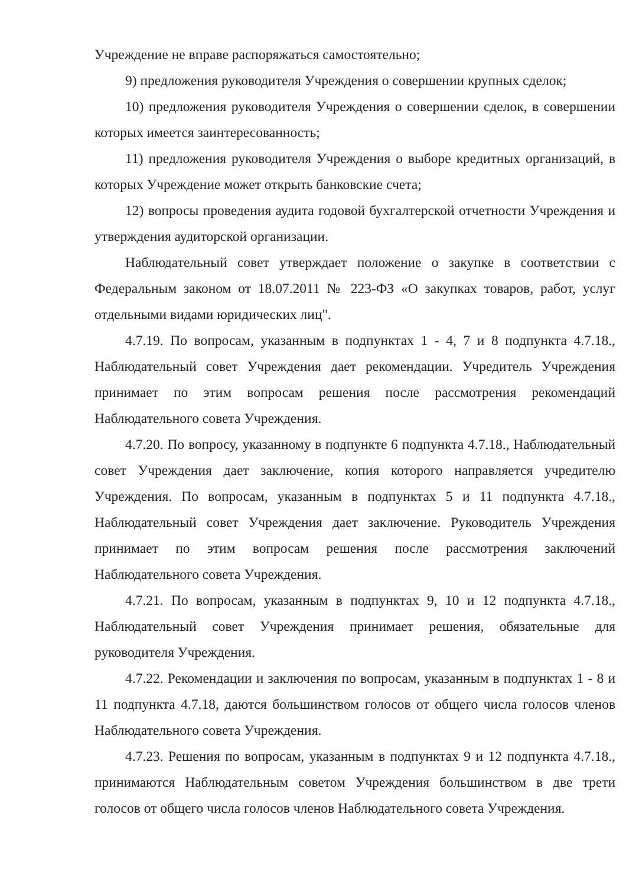Учреждение не вправе распоряжаться самостоятельно;
9) предложения руководителя Учреждения о совершении крупных сделок;
10) предложения руководителя Учреждения о совершении сделок, в совершении которых имеется заинтересованность;
11) предложения руководителя Учреждения о выборе кредитных организаций, в которых Учреждение может открыть банковские счета;
12) вопросы проведения аудита годовой бухгалтерской отчетности Учреждения и утверждения аудиторской организации.
Наблюдательный совет утверждает положение о закупке в соответствии с Федеральным законом от 18.07.2011 № 223-ФЗ «О закупках товаров, работ, услуг отдельными видами юридических лиц".
4.7.19. По вопросам, указанным в подпунктах 1 - 4, 7 и 8 подпункта 4.7.18., Наблюдательный совет Учреждения дает рекомендации. Учредитель Учреждения принимает по этим вопросам решения после рассмотрения рекомендаций Наблюдательного совета Учреждения.
4.7.20. По вопросу, указанному в подпункте 6 подпункта 4.7.18., Наблюдательный совет Учреждения дает заключение, копия которого направляется учредителю Учреждения. По вопросам, указанным в подпунктах 5 и 11 подпункта 4.7.18., Наблюдательный совет Учреждения дает заключение. Руководитель Учреждения принимает по этим вопросам решения после рассмотрения заключений Наблюдательного совета Учреждения.
4.7.21. По вопросам, указанным в подпунктах 9, 10 и 12 подпункта 4.7.18., Наблюдательный совет Учреждения принимает решения, обязательные для руководителя Учреждения.
4.7.22. Рекомендации и заключения по вопросам, указанным в подпунктах 1 - 8 и 11 подпункта 4.7.18, даются большинством голосов от общего числа голосов членов Наблюдательного совета Учреждения.
4.7.23. Решения по вопросам, указанным в подпунктах 9 и 12 подпункта 4.7.18., принимаются Наблюдательным советом Учреждения большинством в две трети голосов от общего числа голосов членов Наблюдательного совета Учреждения.